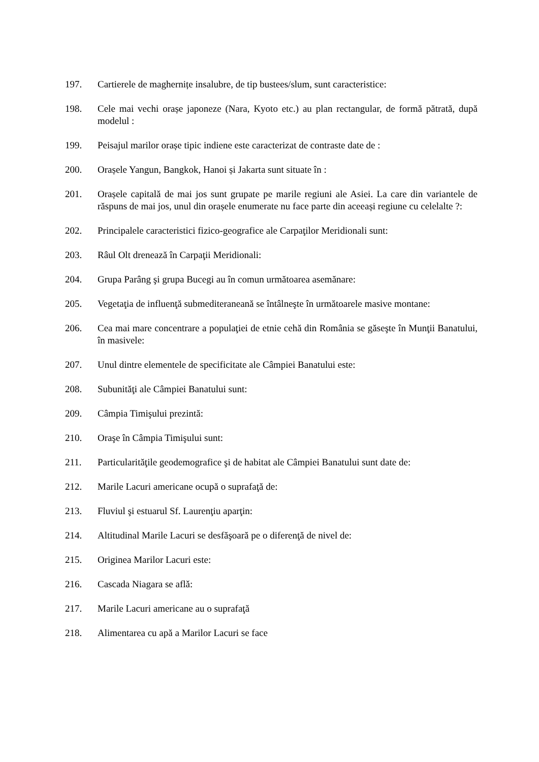197. Cartierele de maghernițe insalubre, de tip bustees/slum, sunt caracteristice:
198. Cele mai vechi orașe japoneze (Nara, Kyoto etc.) au plan rectangular, de formă pătrată, după modelul :
199. Peisajul marilor orașe tipic indiene este caracterizat de contraste date de :
200. Orașele Yangun, Bangkok, Hanoi și Jakarta sunt situate în :
201. Orașele capitală de mai jos sunt grupate pe marile regiuni ale Asiei. La care din variantele de răspuns de mai jos, unul din orașele enumerate nu face parte din aceeași regiune cu celelalte ?:
202. Principalele caracteristici fizico-geografice ale Carpaţilor Meridionali sunt:
203. Râul Olt drenează în Carpaţii Meridionali:
204. Grupa Parâng şi grupa Bucegi au în comun următoarea asemănare:
205. Vegetaţia de influenţă submediteraneană se întâlneşte în următoarele masive montane:
206. Cea mai mare concentrare a populaţiei de etnie cehă din România se găseşte în Munţii Banatului, în masivele:
207. Unul dintre elementele de specificitate ale Câmpiei Banatului este:
208. Subunităţi ale Câmpiei Banatului sunt:
209. Câmpia Timişului prezintă:
210. Oraşe în Câmpia Timişului sunt:
211. Particularităţile geodemografice şi de habitat ale Câmpiei Banatului sunt date de:
212. Marile Lacuri americane ocupă o suprafaţă de:
213. Fluviul şi estuarul Sf. Laurenţiu aparţin:
214. Altitudinal Marile Lacuri se desfăşoară pe o diferenţă de nivel de:
215. Originea Marilor Lacuri este:
216. Cascada Niagara se aflǎ:
217. Marile Lacuri americane au o suprafaţă
218. Alimentarea cu apă a Marilor Lacuri se face